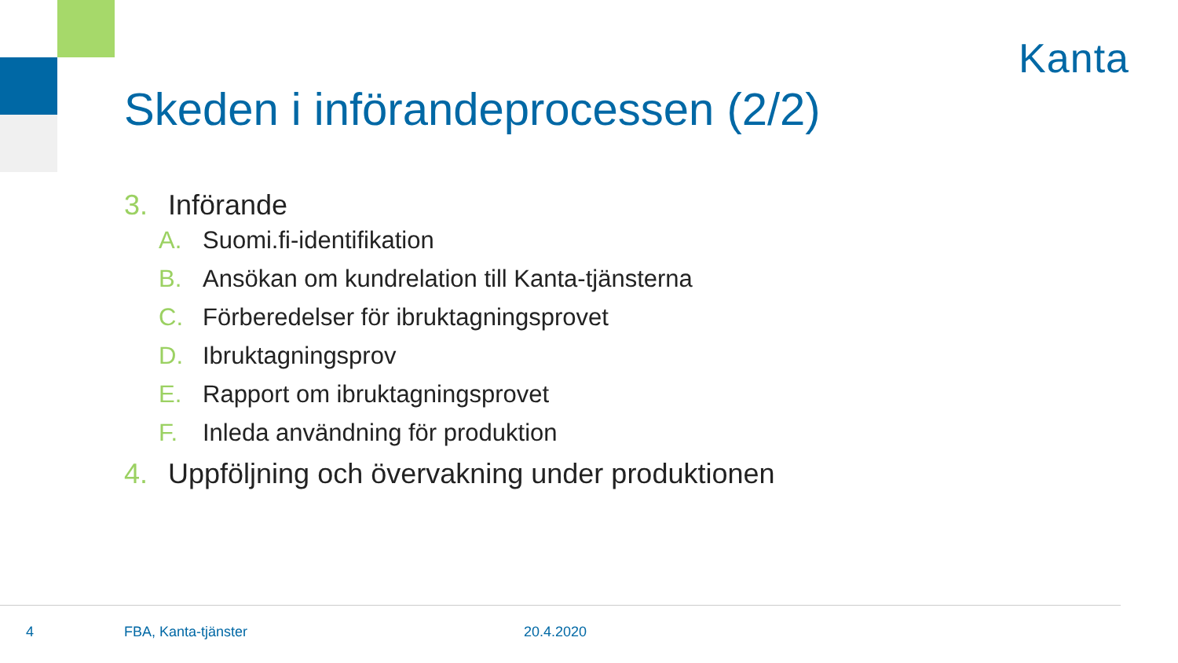Kanta
Skeden i införandeprocessen (2/2)
3. Införande
A. Suomi.fi-identifikation
B. Ansökan om kundrelation till Kanta-tjänsterna
C. Förberedelser för ibruktagningsprovet
D. Ibruktagningsprov
E. Rapport om ibruktagningsprovet
F. Inleda användning för produktion
4. Uppföljning och övervakning under produktionen
4 FBA, Kanta-tjänster 20.4.2020